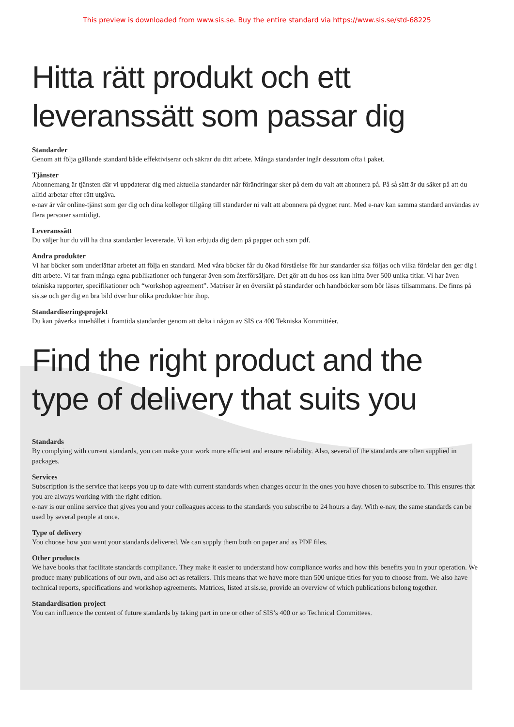This preview is downloaded from www.sis.se. Buy the entire standard via https://www.sis.se/std-68225
Hitta rätt produkt och ett
leveranssätt som passar dig
Standarder
Genom att följa gällande standard både effektiviserar och säkrar du ditt arbete. Många standarder ingår dessutom ofta i paket.
Tjänster
Abonnemang är tjänsten där vi uppdaterar dig med aktuella standarder när förändringar sker på dem du valt att abonnera på. På så sätt är du säker på att du alltid arbetar efter rätt utgåva.
e-nav är vår online-tjänst som ger dig och dina kollegor tillgång till standarder ni valt att abonnera på dygnet runt. Med e-nav kan samma standard användas av flera personer samtidigt.
Leveranssätt
Du väljer hur du vill ha dina standarder levererade. Vi kan erbjuda dig dem på papper och som pdf.
Andra produkter
Vi har böcker som underlättar arbetet att följa en standard. Med våra böcker får du ökad förståelse för hur standarder ska följas och vilka fördelar den ger dig i ditt arbete. Vi tar fram många egna publikationer och fungerar även som återförsäljare. Det gör att du hos oss kan hitta över 500 unika titlar. Vi har även tekniska rapporter, specifikationer och “workshop agreement”. Matriser är en översikt på standarder och handböcker som bör läsas tillsammans. De finns på sis.se och ger dig en bra bild över hur olika produkter hör ihop.
Standardiseringsprojekt
Du kan påverka innehållet i framtida standarder genom att delta i någon av SIS ca 400 Tekniska Kommittéer.
Find the right product and the
type of delivery that suits you
Standards
By complying with current standards, you can make your work more efficient and ensure reliability. Also, several of the standards are often supplied in packages.
Services
Subscription is the service that keeps you up to date with current standards when changes occur in the ones you have chosen to subscribe to. This ensures that you are always working with the right edition.
e-nav is our online service that gives you and your colleagues access to the standards you subscribe to 24 hours a day. With e-nav, the same standards can be used by several people at once.
Type of delivery
You choose how you want your standards delivered. We can supply them both on paper and as PDF files.
Other products
We have books that facilitate standards compliance. They make it easier to understand how compliance works and how this benefits you in your operation. We produce many publications of our own, and also act as retailers. This means that we have more than 500 unique titles for you to choose from. We also have technical reports, specifications and workshop agreements. Matrices, listed at sis.se, provide an overview of which publications belong together.
Standardisation project
You can influence the content of future standards by taking part in one or other of SIS’s 400 or so Technical Committees.